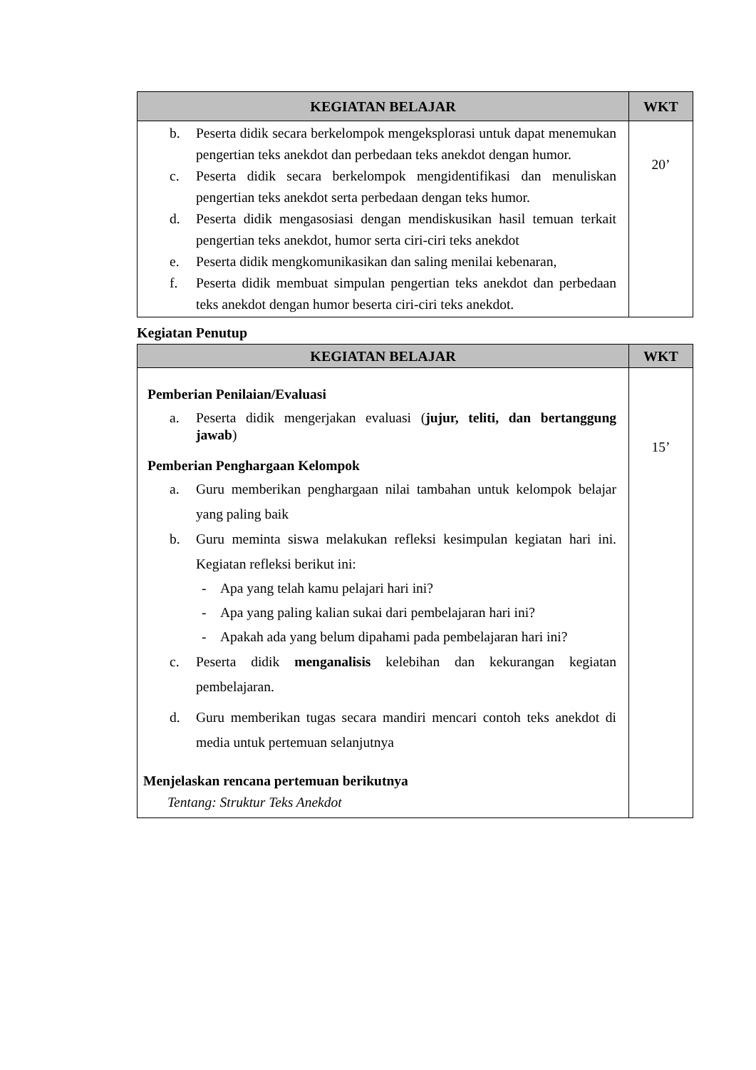| KEGIATAN BELAJAR | WKT |
| --- | --- |
| b. Peserta didik secara berkelompok mengeksplorasi untuk dapat menemukan pengertian teks anekdot dan perbedaan teks anekdot dengan humor. c. Peserta didik secara berkelompok mengidentifikasi dan menuliskan pengertian teks anekdot serta perbedaan dengan teks humor. d. Peserta didik mengasosiasi dengan mendiskusikan hasil temuan terkait pengertian teks anekdot, humor serta ciri-ciri teks anekdot e. Peserta didik mengkomunikasikan dan saling menilai kebenaran, f. Peserta didik membuat simpulan pengertian teks anekdot dan perbedaan teks anekdot dengan humor beserta ciri-ciri teks anekdot. | 20’ |
Kegiatan Penutup
| KEGIATAN BELAJAR | WKT |
| --- | --- |
| Pemberian Penilaian/Evaluasi a. Peserta didik mengerjakan evaluasi ( jujur, teliti, dan bertanggung jawab ) Pemberian Penghargaan Kelompok a. Guru memberikan penghargaan nilai tambahan untuk kelompok belajar yang paling baik b. Guru meminta siswa melakukan refleksi kesimpulan kegiatan hari ini. Kegiatan refleksi berikut ini: - Apa yang telah kamu pelajari hari ini? - Apa yang paling kalian sukai dari pembelajaran hari ini? - Apakah ada yang belum dipahami pada pembelajaran hari ini? c. Peserta didik menganalisis kelebihan dan kekurangan kegiatan pembelajaran. d. Guru memberikan tugas secara mandiri mencari contoh teks anekdot di media untuk pertemuan selanjutnya Menjelaskan rencana pertemuan berikutnya Tentang: Struktur Teks Anekdot | 15’ |